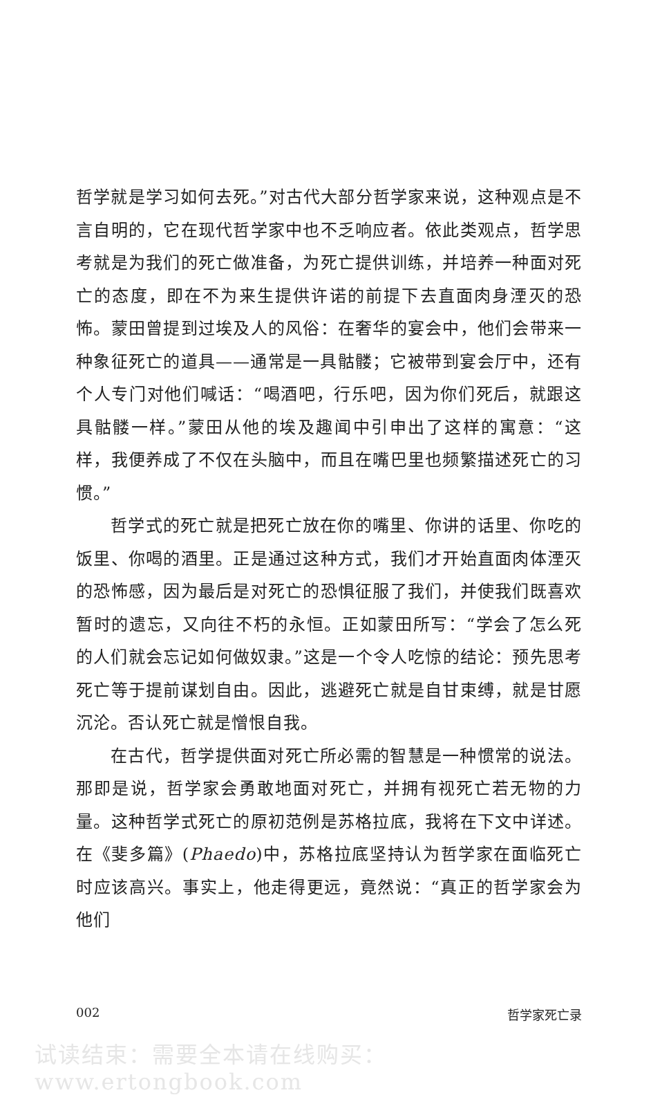哲学就是学习如何去死。”对古代大部分哲学家来说，这种观点是不言自明的，它在现代哲学家中也不乏响应者。依此类观点，哲学思考就是为我们的死亡做准备，为死亡提供训练，并培养一种面对死亡的态度，即在不为来生提供许诺的前提下去直面肉身湮灭的恐怖。蒙田曾提到过埃及人的风俗：在奢华的宴会中，他们会带来一种象征死亡的道具——通常是一具骷髅；它被带到宴会厅中，还有个人专门对他们喊话：“喝酒吧，行乐吧，因为你们死后，就跟这具骷髅一样。”蒙田从他的埃及趣闻中引申出了这样的寓意：“这样，我便养成了不仅在头脑中，而且在嘴巴里也频繁描述死亡的习惯。”
哲学式的死亡就是把死亡放在你的嘴里、你讲的话里、你吃的饭里、你喝的酒里。正是通过这种方式，我们才开始直面肉体湮灭的恐怖感，因为最后是对死亡的恐惧征服了我们，并使我们既喜欢暂时的遗忘，又向往不朽的永恒。正如蒙田所写：“学会了怎么死的人们就会忘记如何做奴隶。”这是一个令人吃惊的结论：预先思考死亡等于提前谋划自由。因此，逃避死亡就是自甘束缚，就是甘愿沉沦。否认死亡就是憎恨自我。
在古代，哲学提供面对死亡所必需的智慧是一种惯常的说法。那即是说，哲学家会勇敢地面对死亡，并拥有视死亡若无物的力量。这种哲学式死亡的原初范例是苏格拉底，我将在下文中详述。在《斐多篇》(Phaedo)中，苏格拉底坚持认为哲学家在面临死亡时应该高兴。事实上，他走得更远，竟然说：“真正的哲学家会为他们
002 哲学家死亡录
试读结束：需要全本请在线购买： www.ertongbook.com